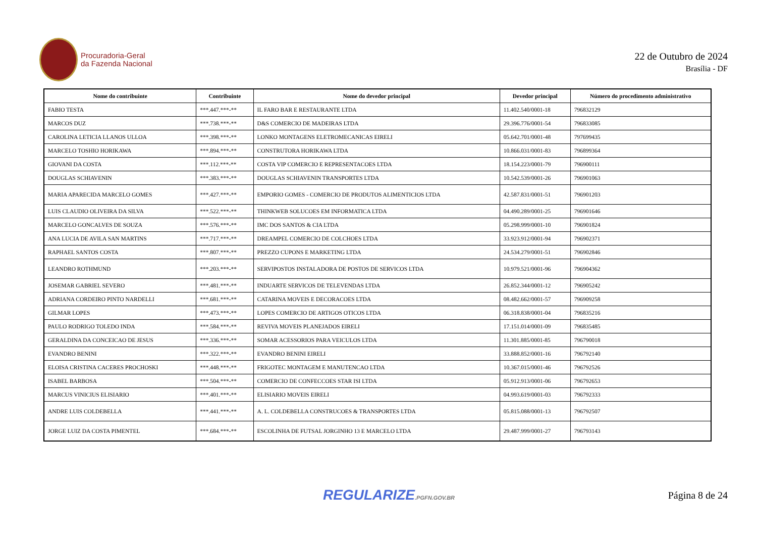Procuradoria-Geral
da Fazenda Nacional
22 de Outubro de 2024
Brasília - DF
| Nome do contribuinte | Contribuinte | Nome do devedor principal | Devedor principal | Número do procedimento administrativo |
| --- | --- | --- | --- | --- |
| FABIO TESTA | ***.447.***-** | IL FARO BAR E RESTAURANTE LTDA | 11.402.540/0001-18 | 796832129 |
| MARCOS DUZ | ***.738.***-** | D&S COMERCIO DE MADEIRAS LTDA | 29.396.776/0001-54 | 796833085 |
| CAROLINA LETICIA LLANOS ULLOA | ***.398.***-** | LONKO MONTAGENS ELETROMECANICAS EIRELI | 05.642.701/0001-48 | 797699435 |
| MARCELO TOSHIO HORIKAWA | ***.894.***-** | CONSTRUTORA HORIKAWA LTDA | 10.866.031/0001-83 | 796899364 |
| GIOVANI DA COSTA | ***.112.***-** | COSTA VIP COMERCIO E REPRESENTACOES LTDA | 18.154.223/0001-79 | 796900111 |
| DOUGLAS SCHIAVENIN | ***.383.***-** | DOUGLAS SCHIAVENIN TRANSPORTES LTDA | 10.542.539/0001-26 | 796901063 |
| MARIA APARECIDA MARCELO GOMES | ***.427.***-** | EMPORIO GOMES - COMERCIO DE PRODUTOS ALIMENTICIOS LTDA | 42.587.831/0001-51 | 796901203 |
| LUIS CLAUDIO OLIVEIRA DA SILVA | ***.522.***-** | THINKWEB SOLUCOES EM INFORMATICA LTDA | 04.490.289/0001-25 | 796901646 |
| MARCELO GONCALVES DE SOUZA | ***.576.***-** | IMC DOS SANTOS & CIA LTDA | 05.298.999/0001-10 | 796901824 |
| ANA LUCIA DE AVILA SAN MARTINS | ***.717.***-** | DREAMPEL COMERCIO DE COLCHOES LTDA | 33.923.912/0001-94 | 796902371 |
| RAPHAEL SANTOS COSTA | ***.807.***-** | PREZZO CUPONS E MARKETING LTDA | 24.534.279/0001-51 | 796902846 |
| LEANDRO ROTHMUND | ***.203.***-** | SERVIPOSTOS INSTALADORA DE POSTOS DE SERVICOS LTDA | 10.979.521/0001-96 | 796904362 |
| JOSEMAR GABRIEL SEVERO | ***.481.***-** | INDUARTE SERVICOS DE TELEVENDAS LTDA | 26.852.344/0001-12 | 796905242 |
| ADRIANA CORDEIRO PINTO NARDELLI | ***.681.***-** | CATARINA MOVEIS E DECORACOES LTDA | 08.482.662/0001-57 | 796909258 |
| GILMAR LOPES | ***.473.***-** | LOPES COMERCIO DE ARTIGOS OTICOS LTDA | 06.318.838/0001-04 | 796835216 |
| PAULO RODRIGO TOLEDO INDA | ***.584.***-** | REVIVA MOVEIS PLANEJADOS EIRELI | 17.151.014/0001-09 | 796835485 |
| GERALDINA DA CONCEICAO DE JESUS | ***.336.***-** | SOMAR ACESSORIOS PARA VEICULOS LTDA | 11.301.885/0001-85 | 796790018 |
| EVANDRO BENINI | ***.322.***-** | EVANDRO BENINI EIRELI | 33.888.852/0001-16 | 796792140 |
| ELOISA CRISTINA CACERES PROCHOSKI | ***.448.***-** | FRIGOTEC MONTAGEM E MANUTENCAO LTDA | 10.367.015/0001-46 | 796792526 |
| ISABEL BARBOSA | ***.504.***-** | COMERCIO DE CONFECCOES STAR ISI LTDA | 05.912.913/0001-06 | 796792653 |
| MARCUS VINICIUS ELISIARIO | ***.401.***-** | ELISIARIO MOVEIS EIRELI | 04.993.619/0001-03 | 796792333 |
| ANDRE LUIS COLDEBELLA | ***.441.***-** | A. L. COLDEBELLA CONSTRUCOES & TRANSPORTES LTDA | 05.815.088/0001-13 | 796792507 |
| JORGE LUIZ DA COSTA PIMENTEL | ***.684.***-** | ESCOLINHA DE FUTSAL JORGINHO 13 E MARCELO LTDA | 29.487.999/0001-27 | 796793143 |
REGULARIZE.PGFN.GOV.BR
Página 8 de 24